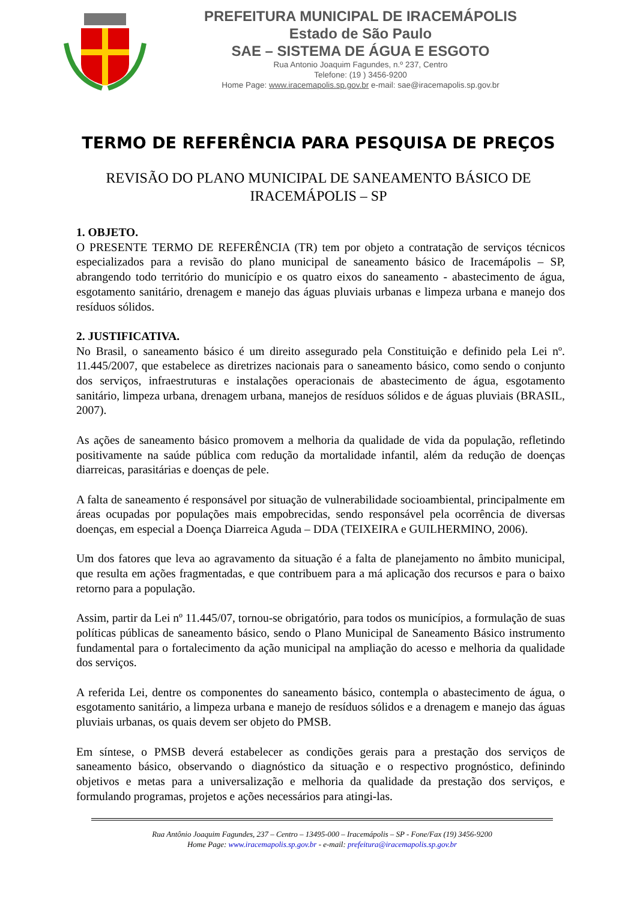PREFEITURA MUNICIPAL DE IRACEMÁPOLIS
Estado de São Paulo
SAE – SISTEMA DE ÁGUA E ESGOTO
Rua Antonio Joaquim Fagundes, n.º 237, Centro
Telefone: (19 ) 3456-9200
Home Page: www.iracemapolis.sp.gov.br e-mail: sae@iracemapolis.sp.gov.br
TERMO DE REFERÊNCIA PARA PESQUISA DE PREÇOS
REVISÃO DO PLANO MUNICIPAL DE SANEAMENTO BÁSICO DE
IRACEMÁPOLIS – SP
1. OBJETO.
O PRESENTE TERMO DE REFERÊNCIA (TR) tem por objeto a contratação de serviços técnicos especializados para a revisão do plano municipal de saneamento básico de Iracemápolis – SP, abrangendo todo território do município e os quatro eixos do saneamento - abastecimento de água, esgotamento sanitário, drenagem e manejo das águas pluviais urbanas e limpeza urbana e manejo dos resíduos sólidos.
2. JUSTIFICATIVA.
No Brasil, o saneamento básico é um direito assegurado pela Constituição e definido pela Lei nº. 11.445/2007, que estabelece as diretrizes nacionais para o saneamento básico, como sendo o conjunto dos serviços, infraestruturas e instalações operacionais de abastecimento de água, esgotamento sanitário, limpeza urbana, drenagem urbana, manejos de resíduos sólidos e de águas pluviais (BRASIL, 2007).
As ações de saneamento básico promovem a melhoria da qualidade de vida da população, refletindo positivamente na saúde pública com redução da mortalidade infantil, além da redução de doenças diarreicas, parasitárias e doenças de pele.
A falta de saneamento é responsável por situação de vulnerabilidade socioambiental, principalmente em áreas ocupadas por populações mais empobrecidas, sendo responsável pela ocorrência de diversas doenças, em especial a Doença Diarreica Aguda – DDA (TEIXEIRA e GUILHERMINO, 2006).
Um dos fatores que leva ao agravamento da situação é a falta de planejamento no âmbito municipal, que resulta em ações fragmentadas, e que contribuem para a má aplicação dos recursos e para o baixo retorno para a população.
Assim, partir da Lei nº 11.445/07, tornou-se obrigatório, para todos os municípios, a formulação de suas políticas públicas de saneamento básico, sendo o Plano Municipal de Saneamento Básico instrumento fundamental para o fortalecimento da ação municipal na ampliação do acesso e melhoria da qualidade dos serviços.
A referida Lei, dentre os componentes do saneamento básico, contempla o abastecimento de água, o esgotamento sanitário, a limpeza urbana e manejo de resíduos sólidos e a drenagem e manejo das águas pluviais urbanas, os quais devem ser objeto do PMSB.
Em síntese, o PMSB deverá estabelecer as condições gerais para a prestação dos serviços de saneamento básico, observando o diagnóstico da situação e o respectivo prognóstico, definindo objetivos e metas para a universalização e melhoria da qualidade da prestação dos serviços, e formulando programas, projetos e ações necessários para atingi-las.
Rua Antônio Joaquim Fagundes, 237 – Centro – 13495-000 – Iracemápolis – SP - Fone/Fax (19) 3456-9200
Home Page: www.iracemapolis.sp.gov.br - e-mail: prefeitura@iracemapolis.sp.gov.br